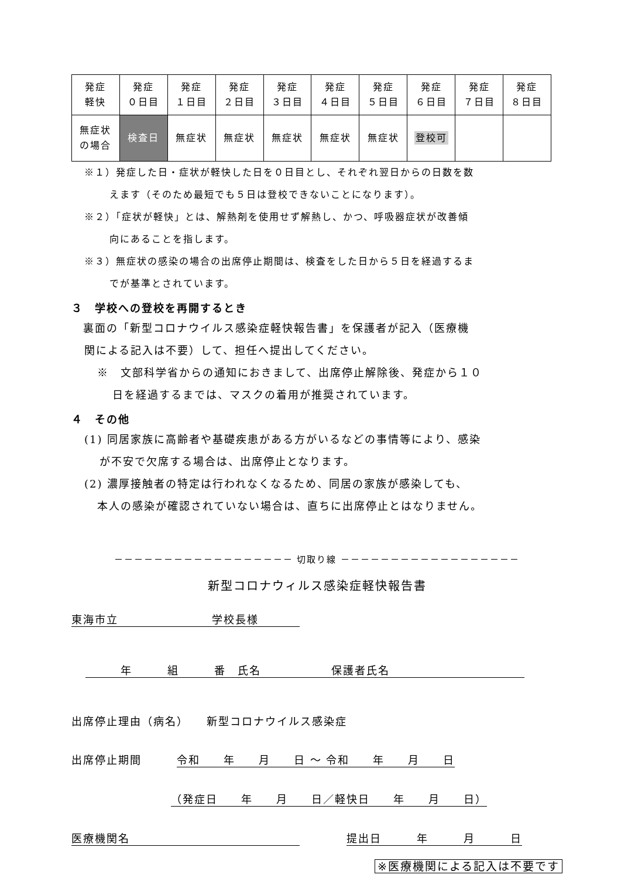| 発症 軽快 | 発症 ０日目 | 発症 １日目 | 発症 ２日目 | 発症 ３日目 | 発症 ４日目 | 発症 ５日目 | 発症 ６日目 | 発症 ７日目 | 発症 ８日目 |
| 無症状 の場合 | 検査日 | 無症状 | 無症状 | 無症状 | 無症状 | 無症状 | 登校可 | | |
※１）発症した日・症状が軽快した日を０日目とし、それぞれ翌日からの日数を数
えます（そのため最短でも５日は登校できないことになります）。
※２）「症状が軽快」とは、解熱剤を使用せず解熱し、かつ、呼吸器症状が改善傾
向にあることを指します。
※３）無症状の感染の場合の出席停止期間は、検査をした日から５日を経過するま
でが基準とされています。
３　学校への登校を再開するとき
　裏面の「新型コロナウイルス感染症軽快報告書」を保護者が記入（医療機
関による記入は不要）して、担任へ提出してください。
※　文部科学省からの通知におきまして、出席停止解除後、発症から１０
日を経過するまでは、マスクの着用が推奨されています。
４　その他
(1) 同居家族に高齢者や基礎疾患がある方がいるなどの事情等により、感染
が不安で欠席する場合は、出席停止となります。
(2) 濃厚接触者の特定は行われなくなるため、同居の家族が感染しても、
本人の感染が確認されていない場合は、直ちに出席停止とはなりません。
－－－－－－－－－－－－－－－－－－ 切取り線 －－－－－－－－－－－－－－－－－－
新型コロナウィルス感染症軽快報告書
東海市立　　　　　　　　学校長様
　　　年　　　組　　　番　氏名　　　　　　保護者氏名
出席停止理由（病名）　　新型コロナウイルス感染症
出席停止期間　　　令和　　年　　月　　日 ～ 令和　　年　　月　　日
（発症日　　年　　月　　日／軽快日　　年　　月　　日）
医療機関名　　　　提出日　　　年　　　月　　　日
※医療機関による記入は不要です